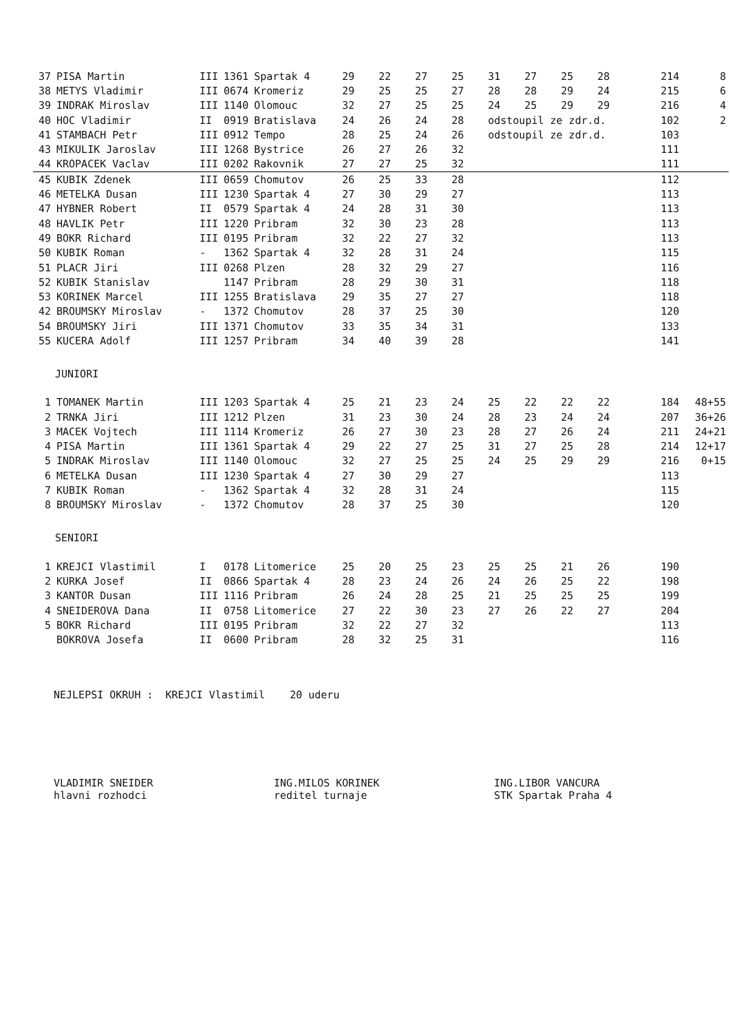| 37 | PISA Martin | III | 1361 | Spartak 4 | 29 | 22 | 27 | 25 | 31 | 27 | 25 | 28 | 214 | 8 |
| 38 | METYS Vladimir | III | 0674 | Kromeriz | 29 | 25 | 25 | 27 | 28 | 28 | 29 | 24 | 215 | 6 |
| 39 | INDRAK Miroslav | III | 1140 | Olomouc | 32 | 27 | 25 | 25 | 24 | 25 | 29 | 29 | 216 | 4 |
| 40 | HOC Vladimir | II | 0919 | Bratislava | 24 | 26 | 24 | 28 | odstoupil ze zdr.d. | | | | 102 | 2 |
| 41 | STAMBACH Petr | III | 0912 | Tempo | 28 | 25 | 24 | 26 | odstoupil ze zdr.d. | | | | 103 | |
| 43 | MIKULIK Jaroslav | III | 1268 | Bystrice | 26 | 27 | 26 | 32 | | | | | 111 | |
| 44 | KROPACEK Vaclav | III | 0202 | Rakovnik | 27 | 27 | 25 | 32 | | | | | 111 | |
| 45 | KUBIK Zdenek | III | 0659 | Chomutov | 26 | 25 | 33 | 28 | | | | | 112 | |
| 46 | METELKA Dusan | III | 1230 | Spartak 4 | 27 | 30 | 29 | 27 | | | | | 113 | |
| 47 | HYBNER Robert | II | 0579 | Spartak 4 | 24 | 28 | 31 | 30 | | | | | 113 | |
| 48 | HAVLIK Petr | III | 1220 | Pribram | 32 | 30 | 23 | 28 | | | | | 113 | |
| 49 | BOKR Richard | III | 0195 | Pribram | 32 | 22 | 27 | 32 | | | | | 113 | |
| 50 | KUBIK Roman | - | 1362 | Spartak 4 | 32 | 28 | 31 | 24 | | | | | 115 | |
| 51 | PLACR Jiri | III | 0268 | Plzen | 28 | 32 | 29 | 27 | | | | | 116 | |
| 52 | KUBIK Stanislav | | 1147 | Pribram | 28 | 29 | 30 | 31 | | | | | 118 | |
| 53 | KORINEK Marcel | III | 1255 | Bratislava | 29 | 35 | 27 | 27 | | | | | 118 | |
| 42 | BROUMSKY Miroslav | - | 1372 | Chomutov | 28 | 37 | 25 | 30 | | | | | 120 | |
| 54 | BROUMSKY Jiri | III | 1371 | Chomutov | 33 | 35 | 34 | 31 | | | | | 133 | |
| 55 | KUCERA Adolf | III | 1257 | Pribram | 34 | 40 | 39 | 28 | | | | | 141 | |
JUNIORI
| 1 | TOMANEK Martin | III | 1203 | Spartak 4 | 25 | 21 | 23 | 24 | 25 | 22 | 22 | 22 | 184 | 48+55 |
| 2 | TRNKA Jiri | III | 1212 | Plzen | 31 | 23 | 30 | 24 | 28 | 23 | 24 | 24 | 207 | 36+26 |
| 3 | MACEK Vojtech | III | 1114 | Kromeriz | 26 | 27 | 30 | 23 | 28 | 27 | 26 | 24 | 211 | 24+21 |
| 4 | PISA Martin | III | 1361 | Spartak 4 | 29 | 22 | 27 | 25 | 31 | 27 | 25 | 28 | 214 | 12+17 |
| 5 | INDRAK Miroslav | III | 1140 | Olomouc | 32 | 27 | 25 | 25 | 24 | 25 | 29 | 29 | 216 | 0+15 |
| 6 | METELKA Dusan | III | 1230 | Spartak 4 | 27 | 30 | 29 | 27 | | | | | 113 | |
| 7 | KUBIK Roman | - | 1362 | Spartak 4 | 32 | 28 | 31 | 24 | | | | | 115 | |
| 8 | BROUMSKY Miroslav | - | 1372 | Chomutov | 28 | 37 | 25 | 30 | | | | | 120 | |
SENIORI
| 1 | KREJCI Vlastimil | I | 0178 | Litomerice | 25 | 20 | 25 | 23 | 25 | 25 | 21 | 26 | 190 | |
| 2 | KURKA Josef | II | 0866 | Spartak 4 | 28 | 23 | 24 | 26 | 24 | 26 | 25 | 22 | 198 | |
| 3 | KANTOR Dusan | III | 1116 | Pribram | 26 | 24 | 28 | 25 | 21 | 25 | 25 | 25 | 199 | |
| 4 | SNEIDEROVA Dana | II | 0758 | Litomerice | 27 | 22 | 30 | 23 | 27 | 26 | 22 | 27 | 204 | |
| 5 | BOKR Richard | III | 0195 | Pribram | 32 | 22 | 27 | 32 | | | | | 113 | |
| | BOKROVA Josefa | II | 0600 | Pribram | 28 | 32 | 25 | 31 | | | | | 116 | |
NEJLEPSI OKRUH : KREJCI Vlastimil 20 uderu
VLADIMIR SNEIDER
hlavni rozhodci
ING.MILOS KORINEK
reditel turnaje
ING.LIBOR VANCURA
STK Spartak Praha 4